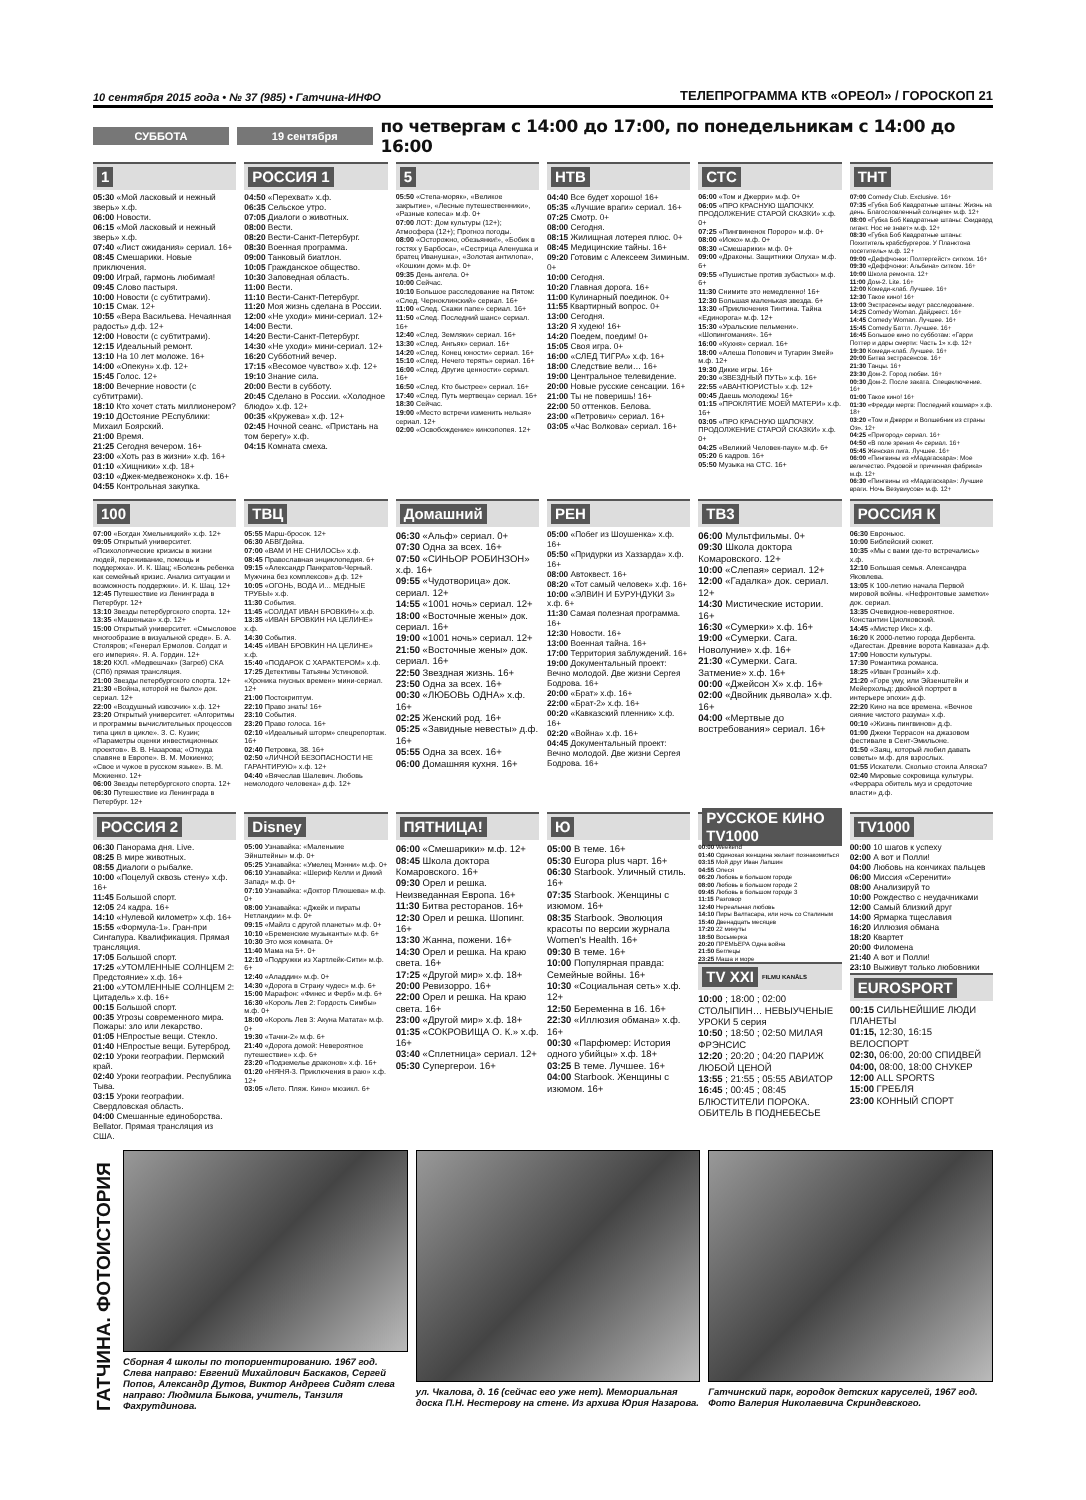10 сентября 2015 года • № 37 (985) • Гатчина-ИНФО ТЕЛЕПРОГРАММА КТВ «ОРЕОЛ» / ГОРОСКОП 21
СУББОТА 19 сентября
по четвергам с 14:00 до 17:00, по понедельникам с 14:00 до 16:00
1
05:30 «Мой ласковый и нежный зверь» х.ф.
06:00 Новости.
06:15 «Мой ласковый и нежный зверь» х.ф.
07:40 «Лист ожидания» сериал. 16+
08:45 Смешарики. Новые приключения.
09:00 Играй, гармонь любимая!
09:45 Слово пастыря.
10:00 Новости (с субтитрами).
10:15 Смак. 12+
10:55 «Вера Васильева. Нечаянная радость» д.ф. 12+
12:00 Новости (с субтитрами).
12:15 Идеальный ремонт.
13:10 На 10 лет моложе. 16+
14:00 «Опекун» х.ф. 12+
15:45 Голос. 12+
18:00 Вечерние новости (с субтитрами).
18:10 Кто хочет стать миллионером?
19:10 ДОстояние РЕспублики: Михаил Боярский.
21:00 Время.
21:25 Сегодня вечером. 16+
23:00 «Хоть раз в жизни» х.ф. 16+
01:10 «Хищники» х.ф. 18+
03:10 «Джек-медвежонок» х.ф. 16+
04:55 Контрольная закупка.
РОССИЯ 1
04:50 «Перехват» х.ф.
06:35 Сельское утро.
07:05 Диалоги о животных.
08:00 Вести.
08:20 Вести-Санкт-Петербург.
08:30 Военная программа.
09:00 Танковый биатлон.
10:05 Гражданское общество.
10:30 Заповедная область.
11:00 Вести.
11:10 Вести-Санкт-Петербург.
11:20 Моя жизнь сделана в России.
12:00 «Не уходи» мини-сериал. 12+
14:00 Вести.
14:20 Вести-Санкт-Петербург.
14:30 «Не уходи» мини-сериал. 12+
16:20 Субботний вечер.
17:15 «Весомое чувство» х.ф. 12+
19:10 Знание сила.
20:00 Вести в субботу.
20:45 Сделано в России. «Холодное блюдо» х.ф. 12+
00:35 «Кружева» х.ф. 12+
02:45 Ночной сеанс. «Пристань на том берегу» х.ф.
04:15 Комната смеха.
5
05:50 «Степа-моряк», «Великое закрытие», «Лесные путешественники», «Разные колеса» м.ф. 0+
07:00 ЛОТ: Дом культуры (12+); Атмосфера (12+); Прогноз погоды.
08:00 «Осторожно, обезьянки!», «Бобик в гостях у Барбоса», «Сестрица Аленушка и братец Иванушка», «Золотая антилопа», «Кошкин дом» м.ф. 0+
09:35 День ангела. 0+
10:00 Сейчас.
10:10 Большое расследование на Пятом: «След. Черноклинский» сериал. 16+
11:00 «След. Скажи папе» сериал. 16+
11:50 «След. Последний шанс» сериал. 16+
12:40 «След. Земляки» сериал. 16+
13:30 «След. Ангьяк» сериал. 16+
14:20 «След. Конец юности» сериал. 16+
15:10 «След. Нечего терять» сериал. 16+
16:00 «След. Другие ценности» сериал. 16+
16:50 «След. Кто быстрее» сериал. 16+
17:40 «След. Путь мертвеца» сериал. 16+
18:30 Сейчас.
19:00 «Место встречи изменить нельзя» сериал. 12+
02:00 «Освобождение» киноэпопея. 12+
НТВ
04:40 Все будет хорошо! 16+
05:35 «Лучшие враги» сериал. 16+
07:25 Смотр. 0+
08:00 Сегодня.
08:15 Жилищная лотерея плюс. 0+
08:45 Медицинские тайны. 16+
09:20 Готовим с Алексеем Зиминым. 0+
10:00 Сегодня.
10:20 Главная дорога. 16+
11:00 Кулинарный поединок. 0+
11:55 Квартирный вопрос. 0+
13:00 Сегодня.
13:20 Я худею! 16+
14:20 Поедем, поедим! 0+
15:05 Своя игра. 0+
16:00 «СЛЕД ТИГРА» х.ф. 16+
18:00 Следствие вели… 16+
19:00 Центральное телевидение.
20:00 Новые русские сенсации. 16+
21:00 Ты не поверишь! 16+
22:00 50 оттенков. Белова.
23:00 «Петрович» сериал. 16+
03:05 «Час Волкова» сериал. 16+
СТС
06:00 «Том и Джерри» м.ф. 0+
06:05 «ПРО КРАСНУЮ ШАПОЧКУ. ПРОДОЛЖЕНИЕ СТАРОЙ СКАЗКИ» х.ф. 0+
07:25 «Пингвиненок Пороро» м.ф. 0+
08:00 «Иоко» м.ф. 0+
08:30 «Смешарики» м.ф. 0+
09:00 «Драконы. Защитники Олуха» м.ф. 6+
09:55 «Пушистые против зубастых» м.ф. 6+
11:30 Снимите это немедленно! 16+
12:30 Большая маленькая звезда. 6+
13:30 «Приключения Тинтина. Тайна «Единорога» м.ф. 12+
15:30 «Уральские пельмени». «Шопингомания». 16+
16:00 «Кухня» сериал. 16+
18:00 «Алеша Попович и Тугарин Змей» м.ф. 12+
19:30 Дикие игры. 16+
20:30 «ЗВЕЗДНЫЙ ПУТЬ» х.ф. 16+
22:55 «АВАНТЮРИСТЫ» х.ф. 12+
00:45 Даешь молодежь! 16+
01:15 «ПРОКЛЯТИЕ МОЕЙ МАТЕРИ» х.ф. 16+
03:05 «ПРО КРАСНУЮ ШАПОЧКУ. ПРОДОЛЖЕНИЕ СТАРОЙ СКАЗКИ» х.ф. 0+
04:25 «Великий Человек-паук» м.ф. 6+
05:20 6 кадров. 16+
05:50 Музыка на СТС. 16+
ТНТ
07:00 Comedy Club. Exclusive. 16+
07:35 «Губка Боб Квадратные штаны: Жизнь на день. Благословленный солнцем» м.ф. 12+
08:00 «Губка Боб Квадратные штаны: Скидвард гигант. Нос не знает» м.ф. 12+
08:30 «Губка Боб Квадратные штаны: Похититель крабсбургеров. У Планктона посетитель» м.ф. 12+
09:00 «Деффчонки: Полтергейст» ситком. 16+
09:30 «Деффчонки: Альбина» ситком. 16+
10:00 Школа ремонта. 12+
11:00 Дом-2. Lite. 16+
12:00 Комеди-клаб. Лучшее. 16+
12:30 Такое кино! 16+
13:00 Экстрасенсы ведут расследование.
14:25 Comedy Woman. Дайджест. 16+
14:45 Comedy Woman. Лучшее. 16+
15:45 Comedy Баттл. Лучшее. 16+
16:45 Большое кино по субботам: «Гарри Поттер и дары смерти: Часть 1» х.ф. 12+
19:30 Комеди-клаб. Лучшее. 16+
20:00 Битва экстрасенсов. 16+
21:30 Танцы. 16+
23:30 Дом-2. Город любви. 16+
00:30 Дом-2. После заката. Спецвключение. 16+
01:00 Такое кино! 16+
01:30 «Фредди мертв: Последний кошмар» х.ф. 18+
03:20 «Том и Джерри и Волшебник из страны Оз». 12+
04:25 «Пригород» сериал. 16+
04:50 «В поле зрения 4» сериал. 16+
05:45 Женская лига. Лучшее. 16+
06:00 «Пингвины из «Мадагаскара»: Мое величество. Рядовой и причинная фабрика» м.ф. 12+
06:30 «Пингвины из «Мадагаскара»: Лучшие враги. Ночь Везувиусов» м.ф. 12+
100
07:00 «Богдан Хмельницкий» х.ф. 12+
09:05 Открытый университет. «Психологические кризисы в жизни людей, переживание, помощь и поддержка». И. К. Шац; «Болезнь ребенка как семейный кризис. Анализ ситуации и возможность поддержки». И. К. Шац. 12+
12:45 Путешествие из Ленинграда в Петербург. 12+
13:10 Звезды петербургского спорта. 12+
13:35 «Машенька» х.ф. 12+
15:00 Открытый университет. «Смысловое многообразие в визуальной среде». Б. А. Столяров; «Генерал Ермолов. Солдат и его империя». Я. А. Гордин. 12+
18:20 КХЛ. «Медвешчак» (Загреб) СКА (СПб) прямая трансляция.
21:00 Звезды петербургского спорта. 12+
21:30 «Война, которой не было» док. сериал. 12+
22:00 «Воздушный извозчик» х.ф. 12+
23:20 Открытый университет. «Алгоритмы и программы вычислительных процессов типа цикл в цикле». З. С. Кузин; «Параметры оценки инвестиционных проектов». В. В. Назарова; «Откуда славяне в Европе». В. М. Мокиенко; «Свое и чужое в русском языке». В. М. Мокиенко. 12+
06:00 Звезды петербургского спорта. 12+
06:30 Путешествие из Ленинграда в Петербург. 12+
ТВЦ
05:55 Марш-бросок. 12+
06:30 АБВГДейка.
07:00 «ВАМ И НЕ СНИЛОСЬ» х.ф.
08:45 Православная энциклопедия. 6+
09:15 «Александр Панкратов-Черный. Мужчина без комплексов» д.ф. 12+
10:05 «ОГОНЬ, ВОДА И… МЕДНЫЕ ТРУБЫ» х.ф.
11:30 События.
11:45 «СОЛДАТ ИВАН БРОВКИН» х.ф.
13:35 «ИВАН БРОВКИН НА ЦЕЛИНЕ» х.ф.
14:30 События.
14:45 «ИВАН БРОВКИН НА ЦЕЛИНЕ» х.ф.
15:40 «ПОДАРОК С ХАРАКТЕРОМ» х.ф.
17:25 Детективы Татьяны Устиновой. «Хроника гнусных времен» мини-сериал. 12+
21:00 Постскриптум.
22:10 Право знать! 16+
23:10 События.
23:20 Право голоса. 16+
02:10 «Идеальный шторм» спецрепортаж. 16+
02:40 Петровка, 38. 16+
02:50 «ЛИЧНОЙ БЕЗОПАСНОСТИ НЕ ГАРАНТИРУЮ» х.ф. 12+
04:40 «Вячеслав Шалевич. Любовь немолодого человека» д.ф. 12+
Домашний
06:30 «Альф» сериал. 0+
07:30 Одна за всех. 16+
07:50 «СИНЬОР РОБИНЗОН» х.ф. 16+
09:55 «Чудотворица» док. сериал. 12+
14:55 «1001 ночь» сериал. 12+
18:00 «Восточные жены» док. сериал. 16+
19:00 «1001 ночь» сериал. 12+
21:50 «Восточные жены» док. сериал. 16+
22:50 Звездная жизнь. 16+
23:50 Одна за всех. 16+
00:30 «ЛЮБОВЬ ОДНА» х.ф. 16+
02:25 Женский род. 16+
05:25 «Завидные невесты» д.ф. 16+
05:55 Одна за всех. 16+
06:00 Домашняя кухня. 16+
РЕН
05:00 «Побег из Шоушенка» х.ф. 16+
05:50 «Придурки из Хаззарда» х.ф. 16+
08:00 Автоквест. 16+
08:20 «Тот самый человек» х.ф. 16+
10:00 «ЭЛВИН И БУРУНДУКИ 3» х.ф. 6+
11:30 Самая полезная программа. 16+
12:30 Новости. 16+
13:00 Военная тайна. 16+
17:00 Территория заблуждений. 16+
19:00 Документальный проект: Вечно молодой. Две жизни Сергея Бодрова. 16+
20:00 «Брат» х.ф. 16+
22:00 «Брат-2» х.ф. 16+
00:20 «Кавказский пленник» х.ф. 16+
02:20 «Война» х.ф. 16+
04:45 Документальный проект: Вечно молодой. Две жизни Сергея Бодрова. 16+
ТВ3
06:00 Мультфильмы. 0+
09:30 Школа доктора Комаровского. 12+
10:00 «Слепая» сериал. 12+
12:00 «Гадалка» док. сериал. 12+
14:30 Мистические истории. 16+
16:30 «Сумерки» х.ф. 16+
19:00 «Сумерки. Сага. Новолуние» х.ф. 16+
21:30 «Сумерки. Сага. Затмение» х.ф. 16+
00:00 «Джейсон Х» х.ф. 16+
02:00 «Двойник дьявола» х.ф. 16+
04:00 «Мертвые до востребования» сериал. 16+
РОССИЯ К
06:30 Евроньюс.
10:00 Библейский сюжет.
10:35 «Мы с вами где-то встречались» х.ф.
12:10 Большая семья. Александра Яковлева.
13:05 К 100-летию начала Первой мировой войны. «Нефронтовые заметки» док. сериал.
13:35 Очевидное-невероятное. Константин Циолковский.
14:45 «Мистер Икс» х.ф.
16:20 К 2000-летию города Дербента. «Дагестан. Древние ворота Кавказа» д.ф.
17:00 Новости культуры.
17:30 Романтика романса.
18:25 «Иван Грозный» х.ф.
21:20 «Горе уму, или Эйзенштейн и Мейерхольд: двойной портрет в интерьере эпохи» д.ф.
22:20 Кино на все времена. «Вечное сияние чистого разума» х.ф.
00:10 «Жизнь пингвинов» д.ф.
01:00 Джеки Террасон на джазовом фестивале в Сент-Эмильоне.
01:50 «Заяц, который любил давать советы» м.ф. для взрослых.
01:55 Искатели. Сколько стоила Аляска?
02:40 Мировые сокровища культуры. «Феррара обитель муз и средоточие власти» д.ф.
РОССИЯ 2
06:30 Панорама дня. Live.
08:25 В мире животных.
08:55 Диалоги о рыбалке.
10:00 «Поцелуй сквозь стену» х.ф. 16+
11:45 Большой спорт.
12:05 24 кадра. 16+
14:10 «Нулевой километр» х.ф. 16+
15:55 «Формула-1». Гран-при Сингапура. Квалификация. Прямая трансляция.
17:05 Большой спорт.
17:25 «УТОМЛЕННЫЕ СОЛНЦЕМ 2: Предстояние» х.ф. 16+
21:00 «УТОМЛЕННЫЕ СОЛНЦЕМ 2: Цитадель» х.ф. 16+
00:15 Большой спорт.
00:35 Угрозы современного мира. Пожары: зло или лекарство.
01:05 НЕпростые вещи. Стекло.
01:40 НЕпростые вещи. Бутерброд.
02:10 Уроки географии. Пермский край.
02:40 Уроки географии. Республика Тыва.
03:15 Уроки географии. Свердловская область.
04:00 Смешанные единоборства. Bellator. Прямая трансляция из США.
Disney
05:00 Узнавайка: «Маленькие Эйнштейны» м.ф. 0+
05:25 Узнавайка: «Умелец Мэнни» м.ф. 0+
06:10 Узнавайка: «Шериф Келли и Дикий Запад» м.ф. 0+
07:10 Узнавайка: «Доктор Плюшева» м.ф. 0+
08:00 Узнавайка: «Джейк и пираты Нетландии» м.ф. 0+
09:15 «Майлз с другой планеты» м.ф. 0+
10:10 «Бременские музыканты» м.ф. 6+
10:30 Это моя комната. 0+
11:40 Мама на 5+. 0+
12:10 «Подружки из Хартлейк-Сити» м.ф. 6+
12:40 «Аладдин» м.ф. 0+
14:30 «Дорога в Страну чудес» м.ф. 6+
15:00 Марафон: «Финес и Ферб» м.ф. 6+
16:30 «Король Лев 2: Гордость Симбы» м.ф. 0+
18:00 «Король Лев 3: Акуна Матата» м.ф. 0+
19:30 «Тачки-2» м.ф. 6+
21:40 «Дорога домой: Невероятное путешествие» х.ф. 6+
23:20 «Подземелье драконов» х.ф. 16+
01:20 «НЯНЯ-3. Приключения в раю» х.ф. 12+
03:05 «Лето. Пляж. Кино» мюзикл. 6+
ПЯТНИЦА!
06:00 «Смешарики» м.ф. 12+
08:45 Школа доктора Комаровского. 16+
09:30 Орел и решка. Неизведанная Европа. 16+
11:30 Битва ресторанов. 16+
12:30 Орел и решка. Шопинг. 16+
13:30 Жанна, пожени. 16+
14:30 Орел и решка. На краю света. 16+
17:25 «Другой мир» х.ф. 18+
20:00 Ревизорро. 16+
22:00 Орел и решка. На краю света. 16+
23:00 «Другой мир» х.ф. 18+
01:35 «СОКРОВИЩА О. К.» х.ф. 16+
03:40 «Сплетница» сериал. 12+
05:30 Супергерои. 16+
Ю
05:00 В теме. 16+
05:30 Europa plus чарт. 16+
06:30 Starbook. Уличный стиль. 16+
07:35 Starbook. Женщины с изюмом. 16+
08:35 Starbook. Эволюция красоты по версии журнала Women's Health. 16+
09:30 В теме. 16+
10:00 Популярная правда: Семейные войны. 16+
10:30 «Социальная сеть» х.ф. 12+
12:50 Беременна в 16. 16+
22:30 «Иллюзия обмана» х.ф. 16+
00:30 «Парфюмер: История одного убийцы» х.ф. 18+
03:25 В теме. Лучшее. 16+
04:00 Starbook. Женщины с изюмом. 16+
РУССКОЕ КИНО TV1000
00:00 Weekend
01:40 Одинокая женщина желает познакомиться
03:15 Мой друг Иван Лапшин
04:55 Олеся
06:20 Любовь в большом городе
08:00 Любовь в большом городе 2
09:45 Любовь в большом городе 3
11:15 Разговор
12:40 Нереальная любовь
14:10 Пиры Валтасара, или ночь со Сталиным
15:40 Двенадцать месяцев
17:20 22 минуты
18:50 Восьмерка
20:20 ПРЕМЬЕРА Одна война
21:50 Беглецы
23:25 Маша и море
TV XXI FILMU KANĀLS
10:00 ; 18:00 ; 02:00 СТОЛЫПИН… НЕВЫУЧЕНЫЕ УРОКИ 5 серия
10:50 ; 18:50 ; 02:50 МИЛАЯ ФРЭНСИС
12:20 ; 20:20 ; 04:20 ПАРИЖ ЛЮБОЙ ЦЕНОЙ
13:55 ; 21:55 ; 05:55 АВИАТОР
16:45 ; 00:45 ; 08:45 БЛЮСТИТЕЛИ ПОРОКА. ОБИТЕЛЬ В ПОДНЕБЕСЬЕ
TV1000
00:00 10 шагов к успеху
02:00 А вот и Полли!
04:00 Любовь на кончиках пальцев
06:00 Миссия «Серенити»
08:00 Анализируй то
10:00 Рождество с неудачниками
12:00 Самый близкий друг
14:00 Ярмарка тщеславия
16:20 Иллюзия обмана
18:20 Квартет
20:00 Филомена
21:40 А вот и Полли!
23:10 Выживут только любовники
EUROSPORT
00:15 СИЛЬНЕЙШИЕ ЛЮДИ ПЛАНЕТЫ
01:15, 12:30, 16:15 ВЕЛОСПОРТ
02:30, 06:00, 20:00 СПИДВЕЙ
04:00, 08:00, 18:00 СНУКЕР
12:00 ALL SPORTS
15:00 ГРЕБЛЯ
23:00 КОННЫЙ СПОРТ
ГАТЧИНА. ФОТОИСТОРИЯ
Сборная 4 школы по топориентированию. 1967 год. Слева направо: Евгений Михайлович Баскаков, Сергей Попов, Александр Дутов, Виктор Андреев Сидят слева направо: Людмила Быкова, учитель, Танзиля Фахрутдинова.
ул. Чкалова, д. 16 (сейчас его уже нет). Мемориальная доска П.Н. Нестерову на стене. Из архива Юрия Назарова.
Гатчинский парк, городок детских каруселей, 1967 год. Фото Валерия Николаевича Скриндевского.